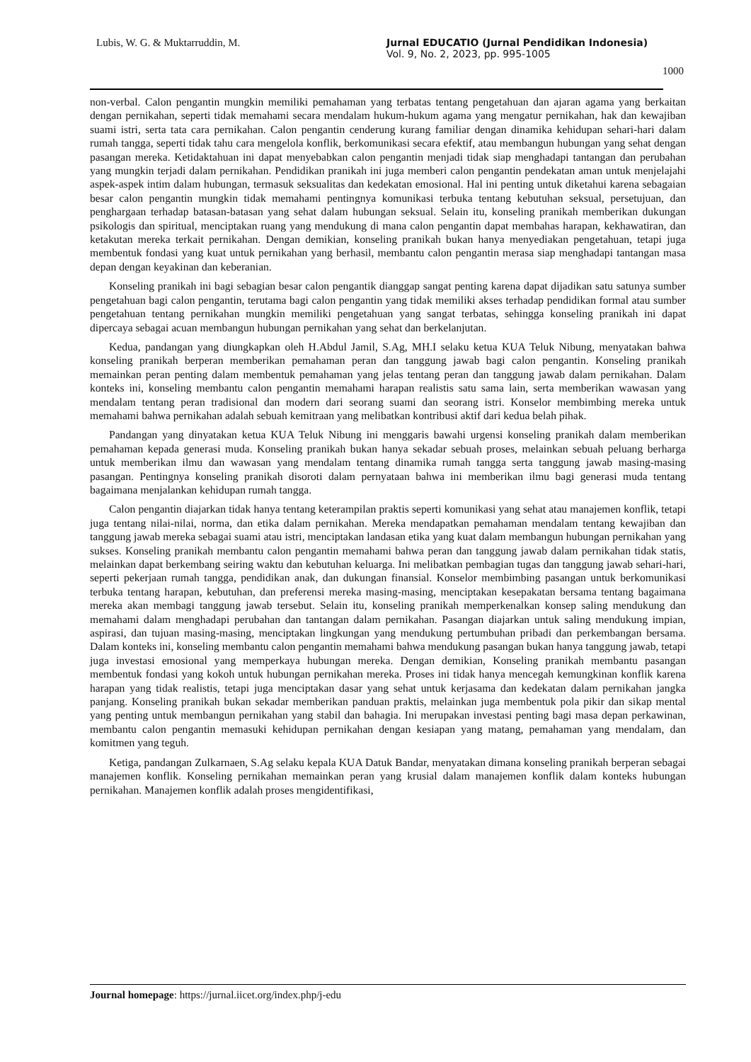Lubis, W. G. & Muktarruddin, M. Jurnal EDUCATIO (Jurnal Pendidikan Indonesia)
Vol. 9, No. 2, 2023, pp. 995-1005
1000
non-verbal. Calon pengantin mungkin memiliki pemahaman yang terbatas tentang pengetahuan dan ajaran agama yang berkaitan dengan pernikahan, seperti tidak memahami secara mendalam hukum-hukum agama yang mengatur pernikahan, hak dan kewajiban suami istri, serta tata cara pernikahan. Calon pengantin cenderung kurang familiar dengan dinamika kehidupan sehari-hari dalam rumah tangga, seperti tidak tahu cara mengelola konflik, berkomunikasi secara efektif, atau membangun hubungan yang sehat dengan pasangan mereka. Ketidaktahuan ini dapat menyebabkan calon pengantin menjadi tidak siap menghadapi tantangan dan perubahan yang mungkin terjadi dalam pernikahan. Pendidikan pranikah ini juga memberi calon pengantin pendekatan aman untuk menjelajahi aspek-aspek intim dalam hubungan, termasuk seksualitas dan kedekatan emosional. Hal ini penting untuk diketahui karena sebagaian besar calon pengantin mungkin tidak memahami pentingnya komunikasi terbuka tentang kebutuhan seksual, persetujuan, dan penghargaan terhadap batasan-batasan yang sehat dalam hubungan seksual. Selain itu, konseling pranikah memberikan dukungan psikologis dan spiritual, menciptakan ruang yang mendukung di mana calon pengantin dapat membahas harapan, kekhawatiran, dan ketakutan mereka terkait pernikahan. Dengan demikian, konseling pranikah bukan hanya menyediakan pengetahuan, tetapi juga membentuk fondasi yang kuat untuk pernikahan yang berhasil, membantu calon pengantin merasa siap menghadapi tantangan masa depan dengan keyakinan dan keberanian.
Konseling pranikah ini bagi sebagian besar calon pengantik dianggap sangat penting karena dapat dijadikan satu satunya sumber pengetahuan bagi calon pengantin, terutama bagi calon pengantin yang tidak memiliki akses terhadap pendidikan formal atau sumber pengetahuan tentang pernikahan mungkin memiliki pengetahuan yang sangat terbatas, sehingga konseling pranikah ini dapat dipercaya sebagai acuan membangun hubungan pernikahan yang sehat dan berkelanjutan.
Kedua, pandangan yang diungkapkan oleh H.Abdul Jamil, S.Ag, MH.I selaku ketua KUA Teluk Nibung, menyatakan bahwa konseling pranikah berperan memberikan pemahaman peran dan tanggung jawab bagi calon pengantin. Konseling pranikah memainkan peran penting dalam membentuk pemahaman yang jelas tentang peran dan tanggung jawab dalam pernikahan. Dalam konteks ini, konseling membantu calon pengantin memahami harapan realistis satu sama lain, serta memberikan wawasan yang mendalam tentang peran tradisional dan modern dari seorang suami dan seorang istri. Konselor membimbing mereka untuk memahami bahwa pernikahan adalah sebuah kemitraan yang melibatkan kontribusi aktif dari kedua belah pihak.
Pandangan yang dinyatakan ketua KUA Teluk Nibung ini menggaris bawahi urgensi konseling pranikah dalam memberikan pemahaman kepada generasi muda. Konseling pranikah bukan hanya sekadar sebuah proses, melainkan sebuah peluang berharga untuk memberikan ilmu dan wawasan yang mendalam tentang dinamika rumah tangga serta tanggung jawab masing-masing pasangan. Pentingnya konseling pranikah disoroti dalam pernyataan bahwa ini memberikan ilmu bagi generasi muda tentang bagaimana menjalankan kehidupan rumah tangga.
Calon pengantin diajarkan tidak hanya tentang keterampilan praktis seperti komunikasi yang sehat atau manajemen konflik, tetapi juga tentang nilai-nilai, norma, dan etika dalam pernikahan. Mereka mendapatkan pemahaman mendalam tentang kewajiban dan tanggung jawab mereka sebagai suami atau istri, menciptakan landasan etika yang kuat dalam membangun hubungan pernikahan yang sukses. Konseling pranikah membantu calon pengantin memahami bahwa peran dan tanggung jawab dalam pernikahan tidak statis, melainkan dapat berkembang seiring waktu dan kebutuhan keluarga. Ini melibatkan pembagian tugas dan tanggung jawab sehari-hari, seperti pekerjaan rumah tangga, pendidikan anak, dan dukungan finansial. Konselor membimbing pasangan untuk berkomunikasi terbuka tentang harapan, kebutuhan, dan preferensi mereka masing-masing, menciptakan kesepakatan bersama tentang bagaimana mereka akan membagi tanggung jawab tersebut. Selain itu, konseling pranikah memperkenalkan konsep saling mendukung dan memahami dalam menghadapi perubahan dan tantangan dalam pernikahan. Pasangan diajarkan untuk saling mendukung impian, aspirasi, dan tujuan masing-masing, menciptakan lingkungan yang mendukung pertumbuhan pribadi dan perkembangan bersama. Dalam konteks ini, konseling membantu calon pengantin memahami bahwa mendukung pasangan bukan hanya tanggung jawab, tetapi juga investasi emosional yang memperkaya hubungan mereka. Dengan demikian, Konseling pranikah membantu pasangan membentuk fondasi yang kokoh untuk hubungan pernikahan mereka. Proses ini tidak hanya mencegah kemungkinan konflik karena harapan yang tidak realistis, tetapi juga menciptakan dasar yang sehat untuk kerjasama dan kedekatan dalam pernikahan jangka panjang. Konseling pranikah bukan sekadar memberikan panduan praktis, melainkan juga membentuk pola pikir dan sikap mental yang penting untuk membangun pernikahan yang stabil dan bahagia. Ini merupakan investasi penting bagi masa depan perkawinan, membantu calon pengantin memasuki kehidupan pernikahan dengan kesiapan yang matang, pemahaman yang mendalam, dan komitmen yang teguh.
Ketiga, pandangan Zulkarnaen, S.Ag selaku kepala KUA Datuk Bandar, menyatakan dimana konseling pranikah berperan sebagai manajemen konflik. Konseling pernikahan memainkan peran yang krusial dalam manajemen konflik dalam konteks hubungan pernikahan. Manajemen konflik adalah proses mengidentifikasi,
Journal homepage: https://jurnal.iicet.org/index.php/j-edu